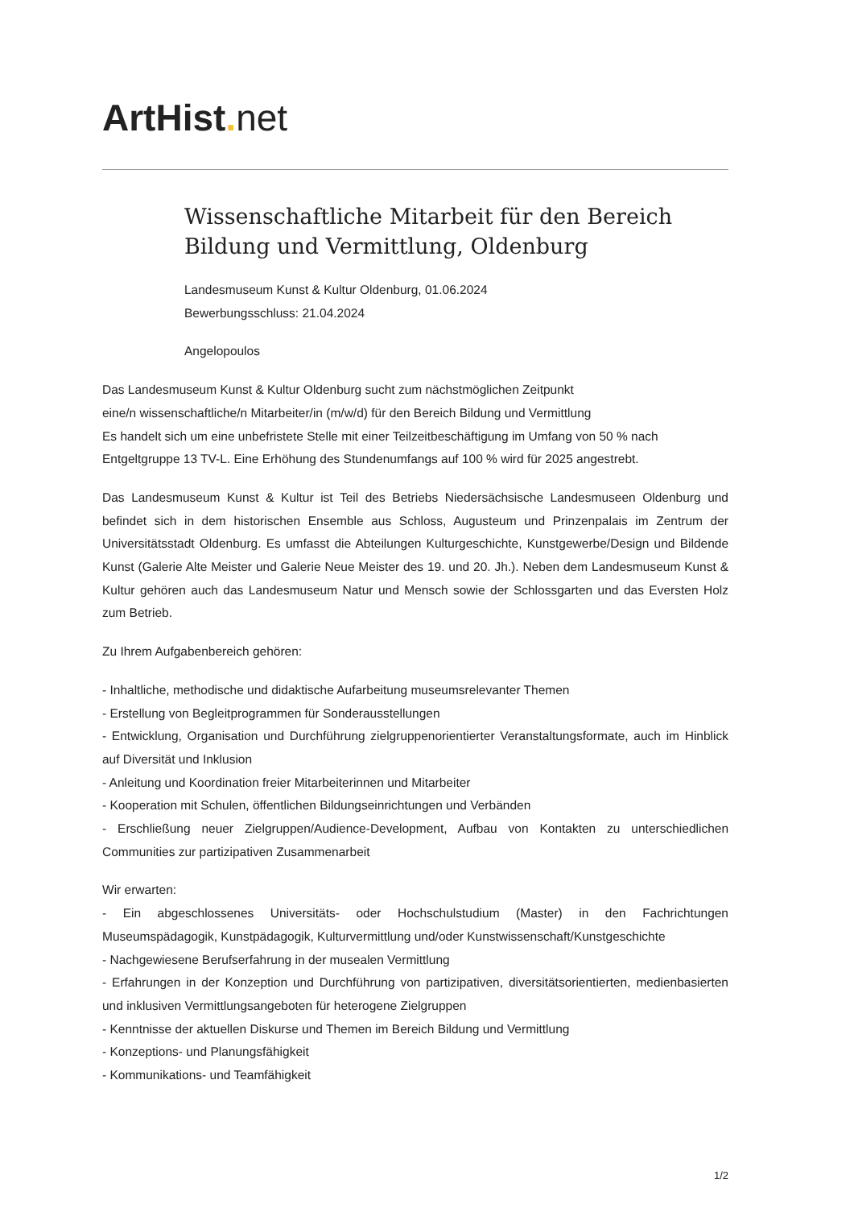ArtHist. net
Wissenschaftliche Mitarbeit für den Bereich Bildung und Vermittlung, Oldenburg
Landesmuseum Kunst & Kultur Oldenburg, 01.06.2024
Bewerbungsschluss: 21.04.2024
Angelopoulos
Das Landesmuseum Kunst & Kultur Oldenburg sucht zum nächstmöglichen Zeitpunkt
eine/n wissenschaftliche/n Mitarbeiter/in (m/w/d) für den Bereich Bildung und Vermittlung
Es handelt sich um eine unbefristete Stelle mit einer Teilzeitbeschäftigung im Umfang von 50 % nach Entgeltgruppe 13 TV-L. Eine Erhöhung des Stundenumfangs auf 100 % wird für 2025 angestrebt.
Das Landesmuseum Kunst & Kultur ist Teil des Betriebs Niedersächsische Landesmuseen Oldenburg und befindet sich in dem historischen Ensemble aus Schloss, Augusteum und Prinzenpalais im Zentrum der Universitätsstadt Oldenburg. Es umfasst die Abteilungen Kulturgeschichte, Kunstgewerbe/Design und Bildende Kunst (Galerie Alte Meister und Galerie Neue Meister des 19. und 20. Jh.). Neben dem Landesmuseum Kunst & Kultur gehören auch das Landesmuseum Natur und Mensch sowie der Schlossgarten und das Eversten Holz zum Betrieb.
Zu Ihrem Aufgabenbereich gehören:
- Inhaltliche, methodische und didaktische Aufarbeitung museumsrelevanter Themen
- Erstellung von Begleitprogrammen für Sonderausstellungen
- Entwicklung, Organisation und Durchführung zielgruppenorientierter Veranstaltungsformate, auch im Hinblick auf Diversität und Inklusion
- Anleitung und Koordination freier Mitarbeiterinnen und Mitarbeiter
- Kooperation mit Schulen, öffentlichen Bildungseinrichtungen und Verbänden
- Erschließung neuer Zielgruppen/Audience-Development, Aufbau von Kontakten zu unterschiedlichen Communities zur partizipativen Zusammenarbeit
Wir erwarten:
- Ein abgeschlossenes Universitäts- oder Hochschulstudium (Master) in den Fachrichtungen Museumspädagogik, Kunstpädagogik, Kulturvermittlung und/oder Kunstwissenschaft/Kunstgeschichte
- Nachgewiesene Berufserfahrung in der musealen Vermittlung
- Erfahrungen in der Konzeption und Durchführung von partizipativen, diversitätsorientierten, medienbasierten und inklusiven Vermittlungsangeboten für heterogene Zielgruppen
- Kenntnisse der aktuellen Diskurse und Themen im Bereich Bildung und Vermittlung
- Konzeptions- und Planungsfähigkeit
- Kommunikations- und Teamfähigkeit
1/2